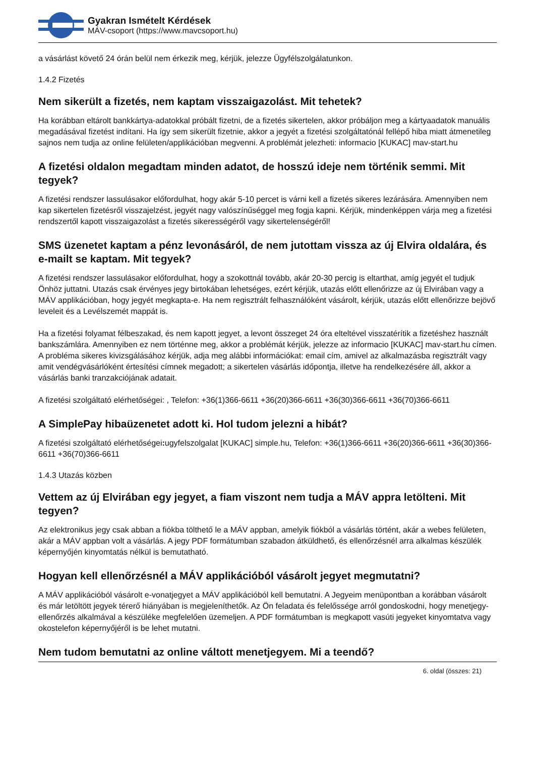Gyakran Ismételt Kérdések
MÁV-csoport (https://www.mavcsoport.hu)
a vásárlást követő 24 órán belül nem érkezik meg, kérjük, jelezze Ügyfélszolgálatunkon.
1.4.2 Fizetés
Nem sikerült a fizetés, nem kaptam visszaigazolást. Mit tehetek?
Ha korábban eltárolt bankkártya-adatokkal próbált fizetni, de a fizetés sikertelen, akkor próbáljon meg a kártyaadatok manuális megadásával fizetést indítani. Ha így sem sikerült fizetnie, akkor a jegyét a fizetési szolgáltatónál fellépő hiba miatt átmenetileg sajnos nem tudja az online felületen/applikációban megvenni. A problémát jelezheti: informacio [KUKAC] mav-start.hu
A fizetési oldalon megadtam minden adatot, de hosszú ideje nem történik semmi. Mit tegyek?
A fizetési rendszer lassulásakor előfordulhat, hogy akár 5-10 percet is várni kell a fizetés sikeres lezárására. Amennyiben nem kap sikertelen fizetésről visszajelzést, jegyét nagy valószínűséggel meg fogja kapni. Kérjük, mindenképpen várja meg a fizetési rendszertől kapott visszaigazolást a fizetés sikerességéről vagy sikertelenségéről!
SMS üzenetet kaptam a pénz levonásáról, de nem jutottam vissza az új Elvira oldalára, és e-mailt se kaptam. Mit tegyek?
A fizetési rendszer lassulásakor előfordulhat, hogy a szokottnál tovább, akár 20-30 percig is eltarthat, amíg jegyét el tudjuk Önhöz juttatni. Utazás csak érvényes jegy birtokában lehetséges, ezért kérjük, utazás előtt ellenőrizze az új Elvirában vagy a MÁV applikációban, hogy jegyét megkapta-e. Ha nem regisztrált felhasználóként vásárolt, kérjük, utazás előtt ellenőrizze bejövő leveleit és a Levélszemét mappát is.
Ha a fizetési folyamat félbeszakad, és nem kapott jegyet, a levont összeget 24 óra elteltével visszatérítik a fizetéshez használt bankszámlára. Amennyiben ez nem történne meg, akkor a problémát kérjük, jelezze az informacio [KUKAC] mav-start.hu címen. A probléma sikeres kivizsgálásához kérjük, adja meg alábbi információkat: email cím, amivel az alkalmazásba regisztrált vagy amit vendégvásárlóként értesítési címnek megadott; a sikertelen vásárlás időpontja, illetve ha rendelkezésére áll, akkor a vásárlás banki tranzakciójának adatait.
A fizetési szolgáltató elérhetőségei: , Telefon: +36(1)366-6611 +36(20)366-6611 +36(30)366-6611 +36(70)366-6611
A SimplePay hibaüzenetet adott ki. Hol tudom jelezni a hibát?
A fizetési szolgáltató elérhetőségei: ugyfelszolgalat [KUKAC] simple.hu, Telefon: +36(1)366-6611 +36(20)366-6611 +36(30)366-6611 +36(70)366-6611
1.4.3 Utazás közben
Vettem az új Elvirában egy jegyet, a fiam viszont nem tudja a MÁV appra letölteni. Mit tegyen?
Az elektronikus jegy csak abban a fiókba tölthető le a MÁV appban, amelyik fiókból a vásárlás történt, akár a webes felületen, akár a MÁV appban volt a vásárlás. A jegy PDF formátumban szabadon átküldhető, és ellenőrzésnél arra alkalmas készülék képernyőjén kinyomtatás nélkül is bemutatható.
Hogyan kell ellenőrzésnél a MÁV applikációból vásárolt jegyet megmutatni?
A MÁV applikációból vásárolt e-vonatjegyet a MÁV applikációból kell bemutatni. A Jegyeim menüpontban a korábban vásárolt és már letöltött jegyek térerő hiányában is megjeleníthetők. Az Ön feladata és felelőssége arról gondoskodni, hogy menetjegy-ellenőrzés alkalmával a készüléke megfelelően üzemeljen. A PDF formátumban is megkapott vasúti jegyeket kinyomtatva vagy okostelefon képernyőjéről is be lehet mutatni.
Nem tudom bemutatni az online váltott menetjegyem. Mi a teendő?
6. oldal (összes: 21)